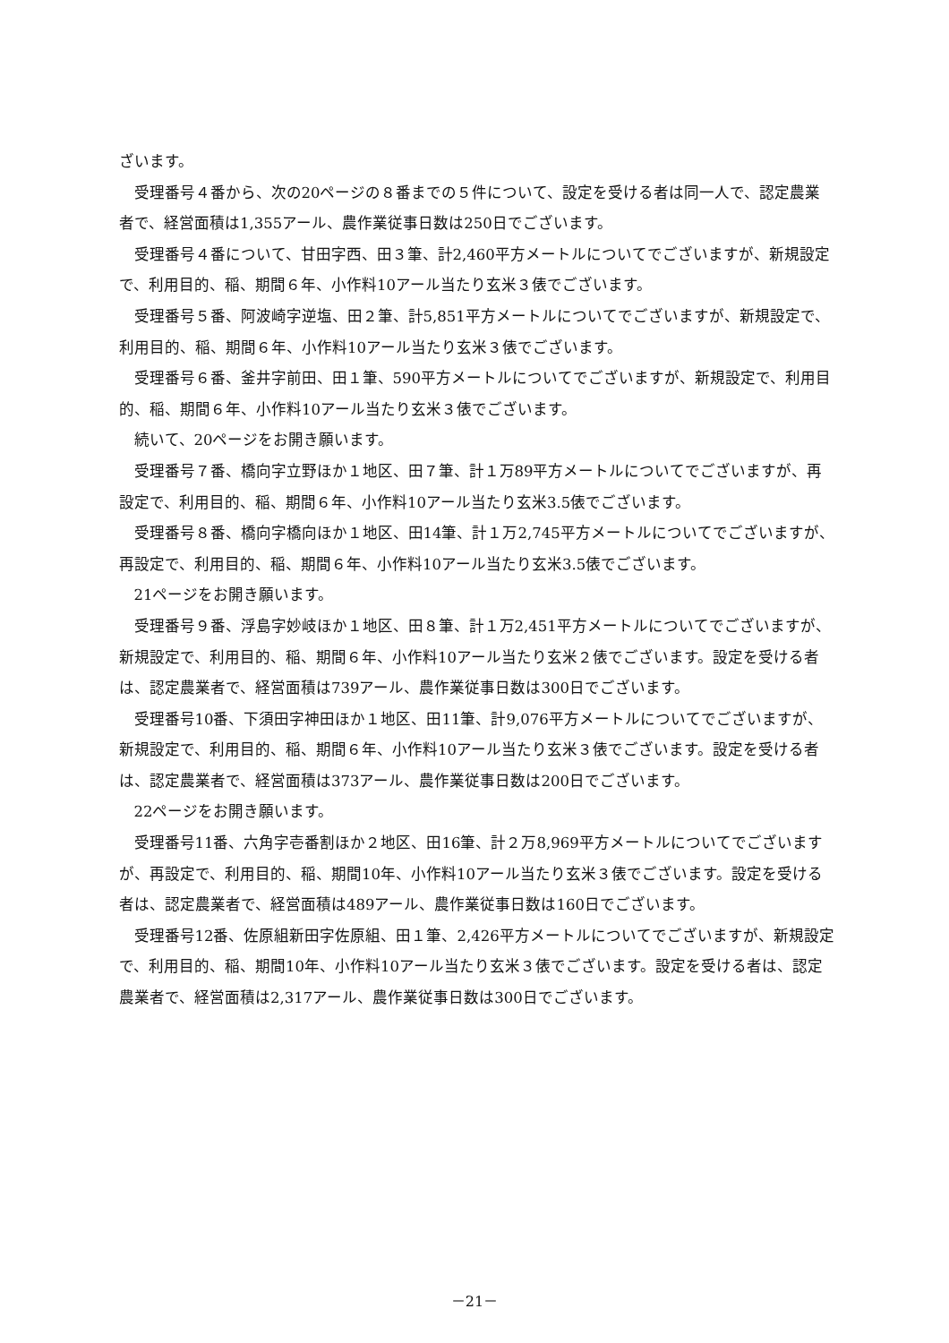ざいます。
受理番号４番から、次の20ページの８番までの５件について、設定を受ける者は同一人で、認定農業者で、経営面積は1,355アール、農作業従事日数は250日でございます。
受理番号４番について、甘田字西、田３筆、計2,460平方メートルについてでございますが、新規設定で、利用目的、稲、期間６年、小作料10アール当たり玄米３俵でございます。
受理番号５番、阿波崎字逆塩、田２筆、計5,851平方メートルについてでございますが、新規設定で、利用目的、稲、期間６年、小作料10アール当たり玄米３俵でございます。
受理番号６番、釜井字前田、田１筆、590平方メートルについてでございますが、新規設定で、利用目的、稲、期間６年、小作料10アール当たり玄米３俵でございます。
続いて、20ページをお開き願います。
受理番号７番、橋向字立野ほか１地区、田７筆、計１万89平方メートルについてでございますが、再設定で、利用目的、稲、期間６年、小作料10アール当たり玄米3.5俵でございます。
受理番号８番、橋向字橋向ほか１地区、田14筆、計１万2,745平方メートルについてでございますが、再設定で、利用目的、稲、期間６年、小作料10アール当たり玄米3.5俵でございます。
21ページをお開き願います。
受理番号９番、浮島字妙岐ほか１地区、田８筆、計１万2,451平方メートルについてでございますが、新規設定で、利用目的、稲、期間６年、小作料10アール当たり玄米２俵でございます。設定を受ける者は、認定農業者で、経営面積は739アール、農作業従事日数は300日でございます。
受理番号10番、下須田字神田ほか１地区、田11筆、計9,076平方メートルについてでございますが、新規設定で、利用目的、稲、期間６年、小作料10アール当たり玄米３俵でございます。設定を受ける者は、認定農業者で、経営面積は373アール、農作業従事日数は200日でございます。
22ページをお開き願います。
受理番号11番、六角字壱番割ほか２地区、田16筆、計２万8,969平方メートルについてでございますが、再設定で、利用目的、稲、期間10年、小作料10アール当たり玄米３俵でございます。設定を受ける者は、認定農業者で、経営面積は489アール、農作業従事日数は160日でございます。
受理番号12番、佐原組新田字佐原組、田１筆、2,426平方メートルについてでございますが、新規設定で、利用目的、稲、期間10年、小作料10アール当たり玄米３俵でございます。設定を受ける者は、認定農業者で、経営面積は2,317アール、農作業従事日数は300日でございます。
－21－